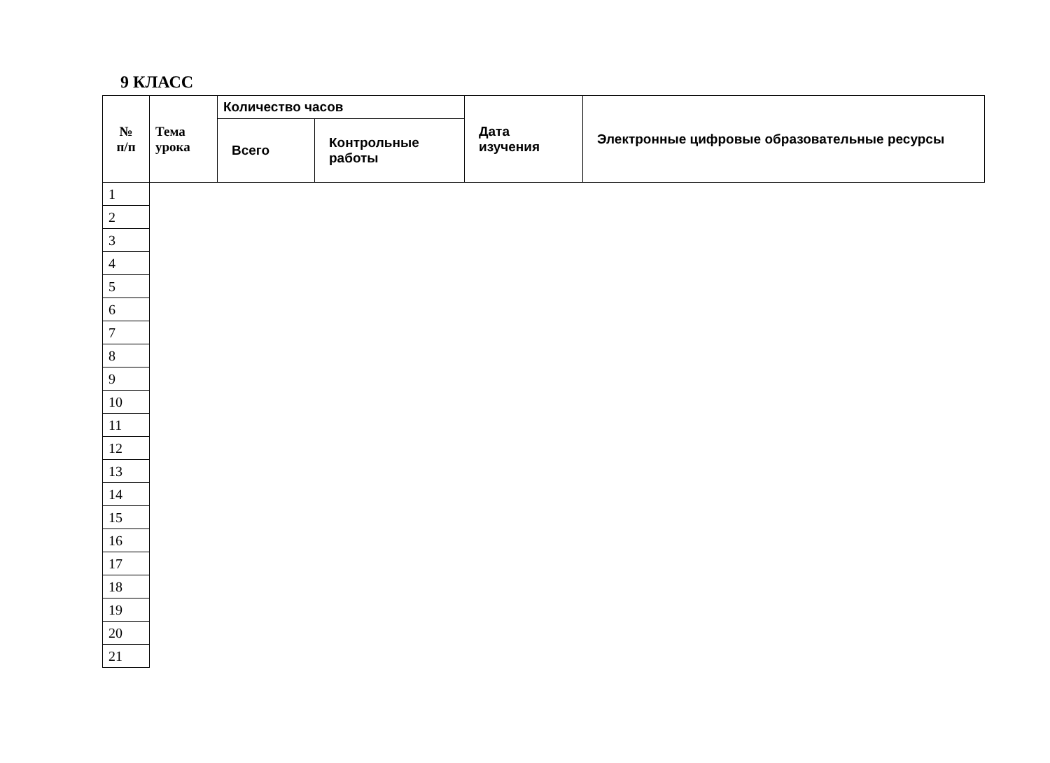9 КЛАСС
| № п/п | Тема урока | Количество часов | | Дата изучения | Электронные цифровые образовательные ресурсы |
| --- | --- | --- | --- | --- | --- |
| | | Всего | Контрольные работы | | |
| 1 |
| 2 |
| 3 |
| 4 |
| 5 |
| 6 |
| 7 |
| 8 |
| 9 |
| 10 |
| 11 |
| 12 |
| 13 |
| 14 |
| 15 |
| 16 |
| 17 |
| 18 |
| 19 |
| 20 |
| 21 |